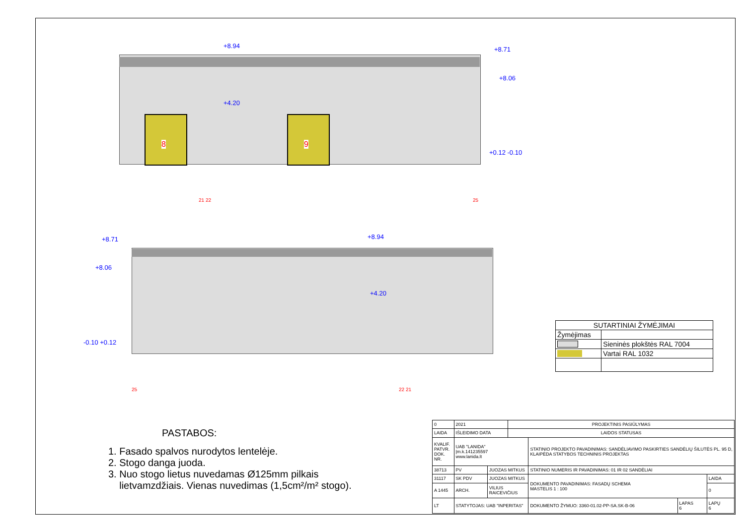+8.94 +8.71
+8.06
+4.20
8 9
+0.12 -0.10
21 22 25
+8.71 +8.94
+8.06
+4.20
-0.10 +0.12
25 22 21
| SUTARTINIAI ŽYMĖJIMAI | |
| Žymėjimas | |
| | Sieninės plokštės RAL 7004 |
| | Vartai RAL 1032 |
PASTABOS:
1. Fasado spalvos nurodytos lentelėje.
2. Stogo danga juoda.
3. Nuo stogo lietus nuvedamas Ø125mm pilkais
lietvamzdžiais. Vienas nuvedimas (1,5cm²/m² stogo).
| 0 | 2021 | | PROJEKTINIS PASIŪLYMAS | | | |
| LAIDA | IŠLEIDIMO DATA | | LAIDOS STATUSAS | | | |
| KVALIF. PATVR. DOK. NR. | UAB "LANIDA" Įm.k.141235597 www.lanida.lt | | | STATINIO PROJEKTO PAVADINIMAS: SANDĖLIAVIMO PASKIRTIES SANDĖLIŲ ŠILUTĖS PL. 95 D, KLAIPĖDA STATYBOS TECHNINIS PROJEKTAS | | |
| 38713 | PV | JUOZAS MITKUS | | STATINIO NUMERIS IR PAVADINIMAS: 01 IR 02 SANDĖLIAI | | |
| 31117 | SK PDV | JUOZAS MITKUS | | DOKUMENTO PAVADINIMAS: FASADŲ SCHEMA MASTELIS 1 : 100 | | LAIDA |
| A 1445 | ARCH. | VILIUS RAICEVIČIUS | | | | 0 |
| LT | STATYTOJAS: UAB "INPERITAS" | | | DOKUMENTO ŽYMUO: 3360-01.02-PP-SA.SK-B-06 | LAPAS 6 | LAPŲ 6 |